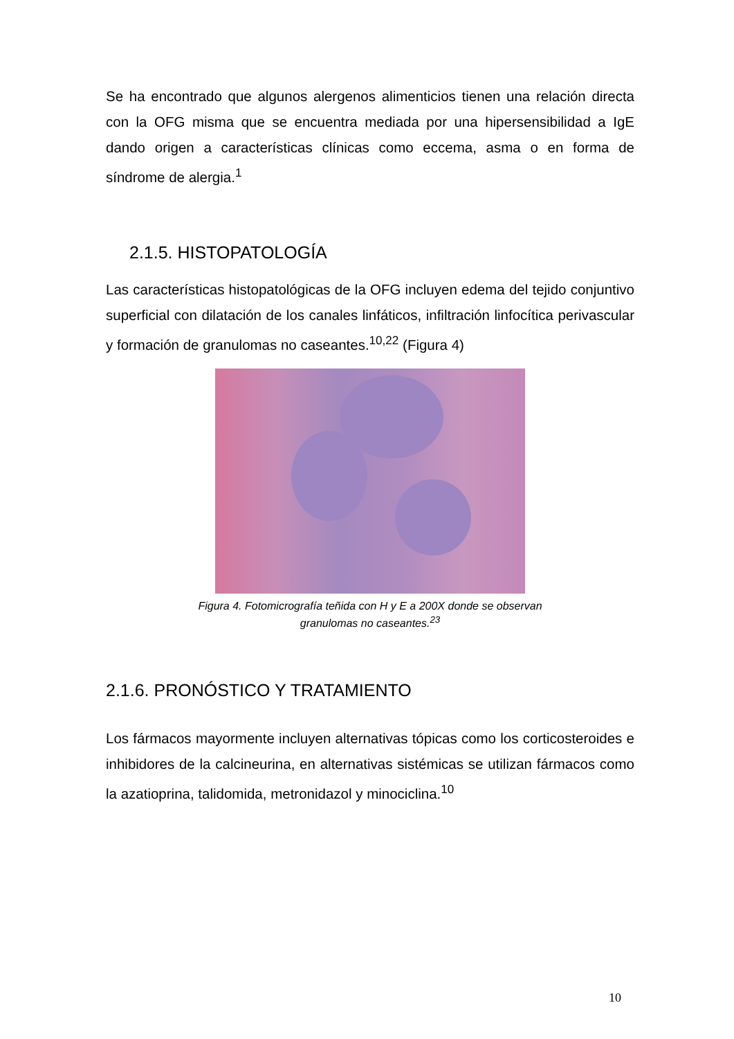Se ha encontrado que algunos alergenos alimenticios tienen una relación directa con la OFG misma que se encuentra mediada por una hipersensibilidad a IgE dando origen a características clínicas como eccema, asma o en forma de síndrome de alergia.<sup>1</sup>
2.1.5. HISTOPATOLOGÍA
Las características histopatológicas de la OFG incluyen edema del tejido conjuntivo superficial con dilatación de los canales linfáticos, infiltración linfocítica perivascular y formación de granulomas no caseantes.<sup>10,22</sup> (Figura 4)
Figura 4. Fotomicrografía teñida con H y E a 200X donde se observan
granulomas no caseantes.<sup>23</sup>
2.1.6. PRONÓSTICO Y TRATAMIENTO
Los fármacos mayormente incluyen alternativas tópicas como los corticosteroides e inhibidores de la calcineurina, en alternativas sistémicas se utilizan fármacos como la azatioprina, talidomida, metronidazol y minociclina.<sup>10</sup>
10